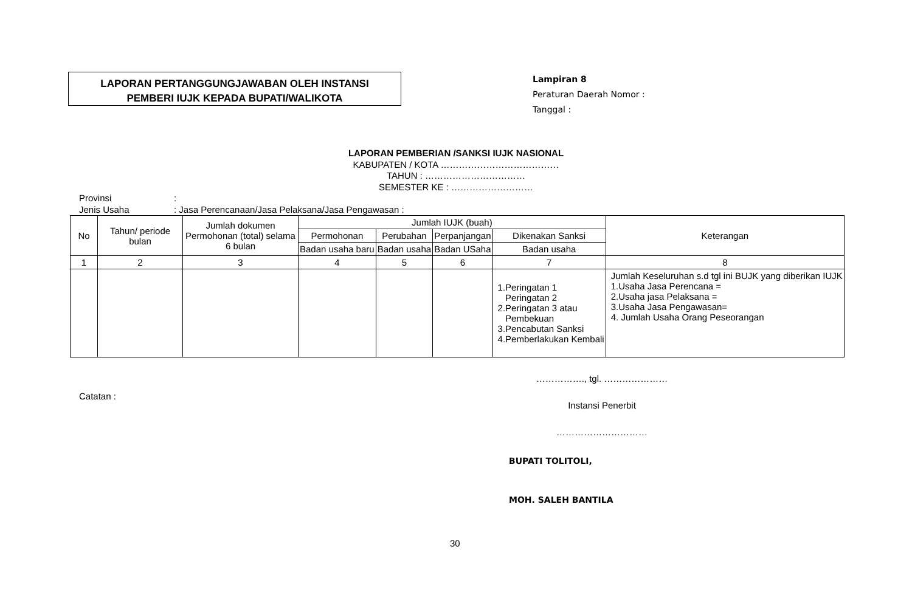LAPORAN PERTANGGUNGJAWABAN OLEH INSTANSI
PEMBERI IUJK KEPADA BUPATI/WALIKOTA
Lampiran 8
Peraturan Daerah Nomor :
Tanggal :
LAPORAN PEMBERIAN /SANKSI IUJK NASIONAL
KABUPATEN / KOTA …………………………………
TAHUN : ……………………………
SEMESTER KE : ………………………
Provinsi:
Jenis Usaha: Jasa Perencanaan/Jasa Pelaksana/Jasa Pengawasan :
| No | Tahun/ periode bulan | Jumlah dokumen Permohonan (total) selama 6 bulan | Jumlah IUJK (buah) | | | | Keterangan |
| --- | --- | --- | --- | --- | --- | --- | --- |
| | | | Permohonan | Perubahan | Perpanjangan | Dikenakan Sanksi | |
| | | | Badan usaha baru | Badan usaha | Badan USaha | Badan usaha | |
| 1 | 2 | 3 | 4 | 5 | 6 | 7 | 8 |
| | | | | | | 1.Peringatan 1 Peringatan 2 2.Peringatan 3 atau Pembekuan 3.Pencabutan Sanksi 4.Pemberlakukan Kembali | Jumlah Keseluruhan s.d tgl ini BUJK yang diberikan IUJK 1.Usaha Jasa Perencana = 2.Usaha jasa Pelaksana = 3.Usaha Jasa Pengawasan= 4. Jumlah Usaha Orang Peseorangan |
Catatan :
……………., tgl. …………………
Instansi Penerbit
…………………………
BUPATI TOLITOLI,
MOH. SALEH BANTILA
30